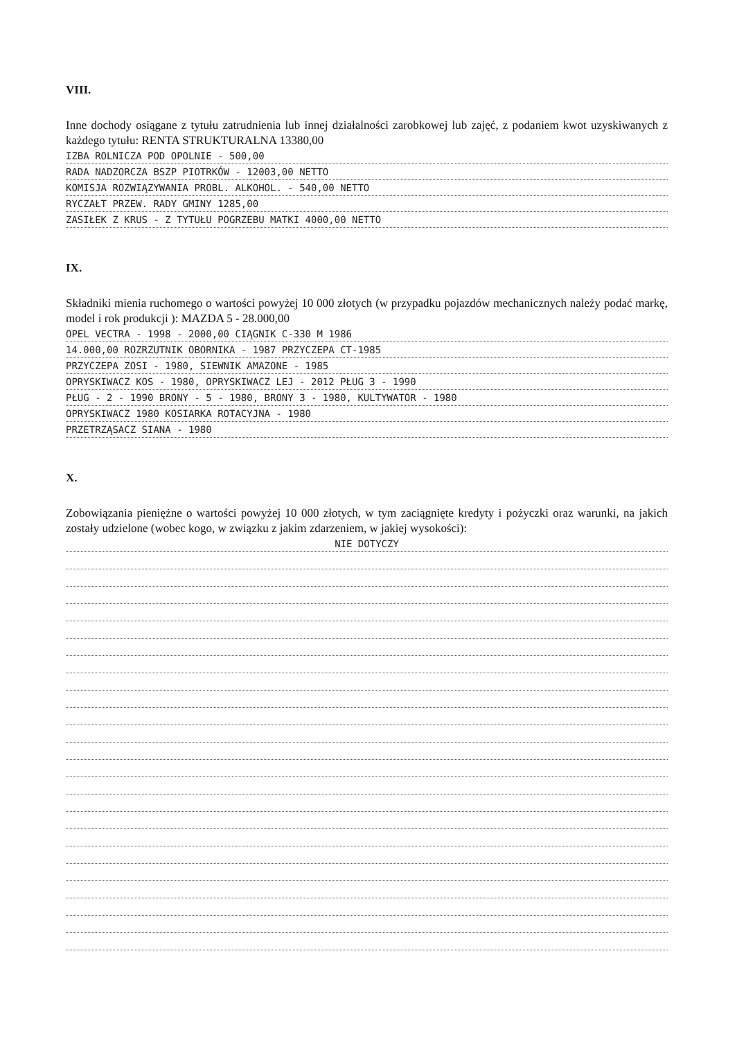VIII.
Inne dochody osiągane z tytułu zatrudnienia lub innej działalności zarobkowej lub zajęć, z podaniem kwot uzyskiwanych z każdego tytułu: RENTA STRUKTURALNA 13380,00
IZBA ROLNICZA POD OPOLNIE - 500,00
RADA NADZORCZA BSZP PIOTRKÓW - 12003,00 NETTO
KOMISJA ROZWIĄZYWANIA PROBL. ALKOHOL. - 540,00 NETTO
RYCZAŁT PRZEW. RADY GMINY 1285,00
ZASIŁEK Z KRUS - Z TYTUŁU POGRZEBU MATKI 4000,00 NETTO
IX.
Składniki mienia ruchomego o wartości powyżej 10 000 złotych (w przypadku pojazdów mechanicznych należy podać markę, model i rok produkcji ): MAZDA 5 - 28.000,00
OPEL VECTRA - 1998 - 2000,00 CIĄGNIK C-330 M 1986
14.000,00 ROZRZUTNIK OBORNIKA - 1987 PRZYCZEPA CT-1985
PRZYCZEPA ZOSI - 1980, SIEWNIK AMAZONE - 1985
OPRYSKIWACZ KOS - 1980, OPRYSKIWACZ LEJ - 2012 PŁUG 3 - 1990
PŁUG - 2 - 1990 BRONY - 5 - 1980, BRONY 3 - 1980, KULTYWATOR - 1980
OPRYSKIWACZ 1980 KOSIARKA ROTACYJNA - 1980
PRZETRZĄSACZ SIANA - 1980
X.
Zobowiązania pieniężne o wartości powyżej 10 000 złotych, w tym zaciągnięte kredyty i pożyczki oraz warunki, na jakich zostały udzielone (wobec kogo, w związku z jakim zdarzeniem, w jakiej wysokości):
NIE DOTYCZY